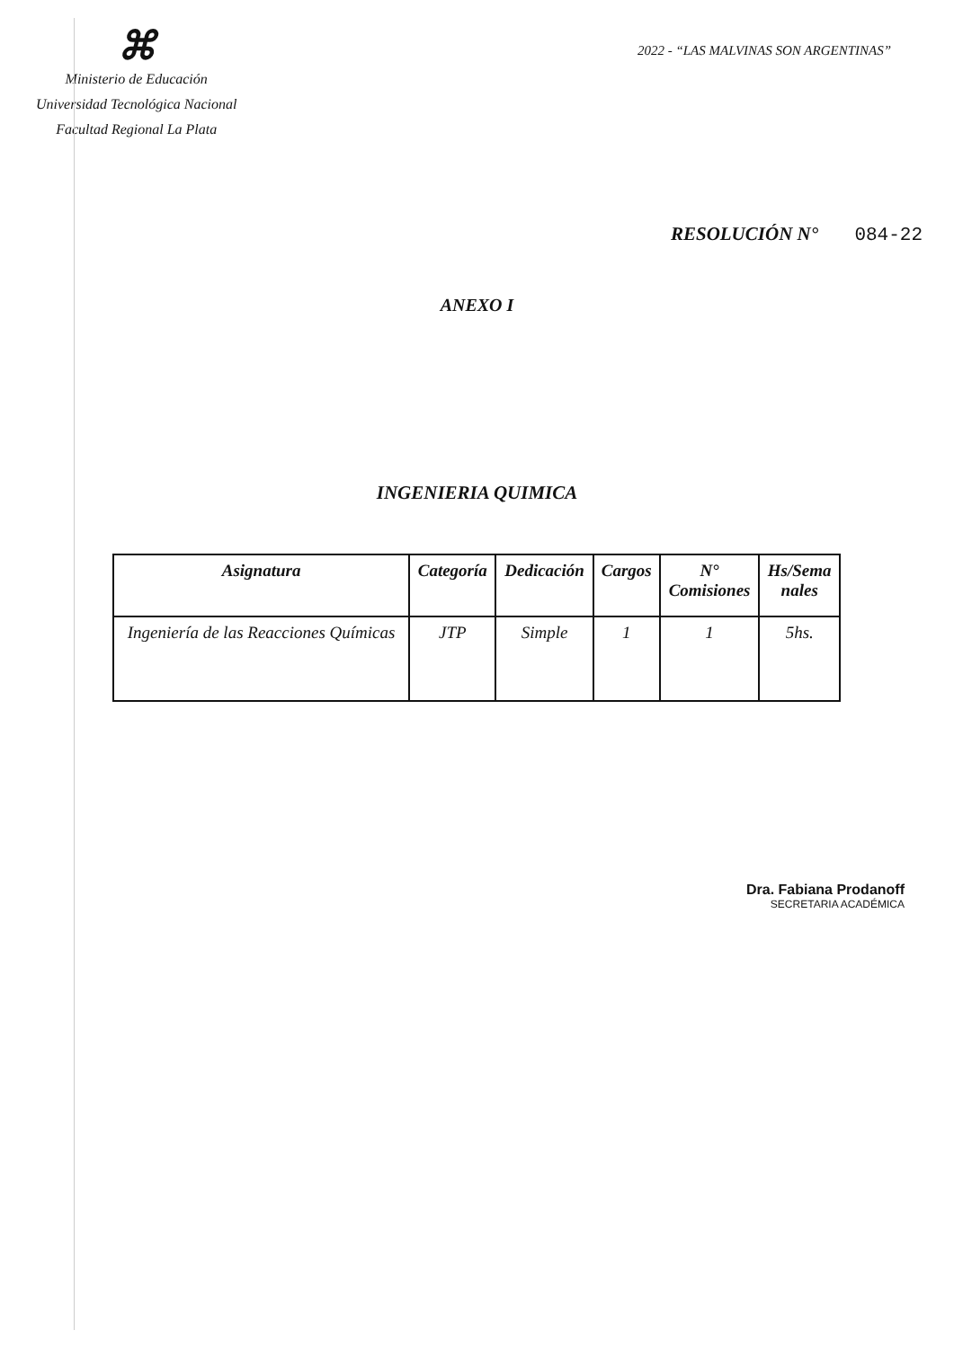⌘
Ministerio de Educación
Universidad Tecnológica Nacional
Facultad Regional La Plata
2022 - “LAS MALVINAS SON ARGENTINAS”
RESOLUCIÓN N° 084-22
ANEXO I
INGENIERIA QUIMICA
| Asignatura | Categoría | Dedicación | Cargos | N° Comisiones | Hs/Sema nales |
| --- | --- | --- | --- | --- | --- |
| Ingeniería de las Reacciones Químicas | JTP | Simple | 1 | 1 | 5hs. |
Dra. Fabiana Prodanoff
SECRETARIA ACADÉMICA